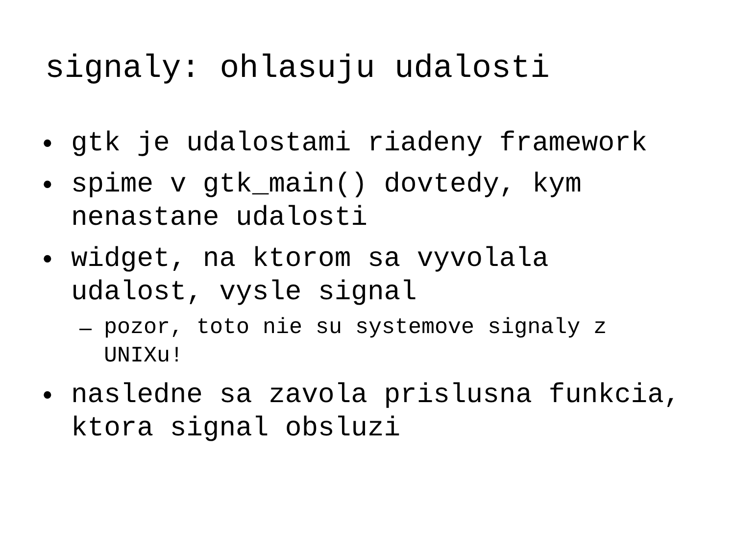signaly: ohlasuju udalosti
• gtk je udalostami riadeny framework
• spime v gtk_main() dovtedy, kym nenastane udalosti
• widget, na ktorom sa vyvolala udalost, vysle signal
– pozor, toto nie su systemove signaly z UNIXu!
• nasledne sa zavola prislusna funkcia, ktora signal obsluzi